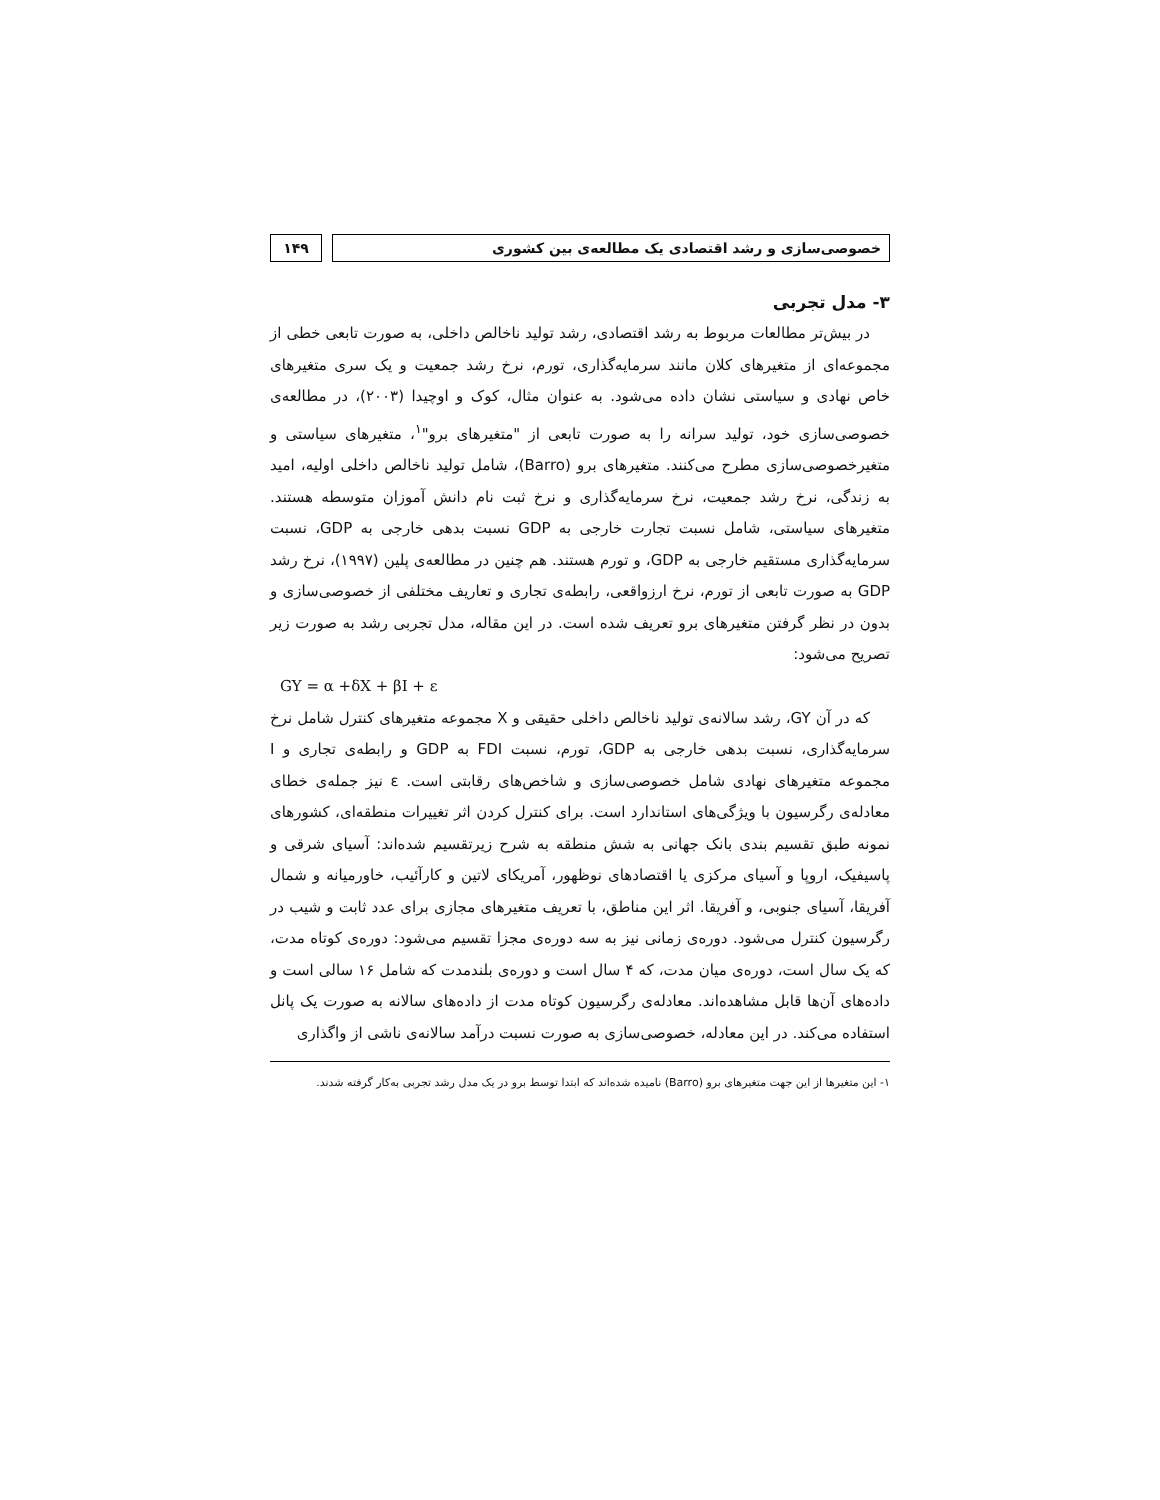خصوصی‌سازی و رشد اقتصادی یک مطالعه‌ی بین کشوری
۱۴۹
۳- مدل تجربی
در بیش‌تر مطالعات مربوط به رشد اقتصادی، رشد تولید ناخالص داخلی، به صورت تابعی خطی از مجموعه‌ای از متغیرهای کلان مانند سرمایه‌گذاری، تورم، نرخ رشد جمعیت و یک سری متغیرهای خاص نهادی و سیاستی نشان داده می‌شود. به عنوان مثال، کوک و اوچیدا (۲۰۰۳)، در مطالعه‌ی خصوصی‌سازی خود، تولید سرانه را به صورت تابعی از "متغیرهای برو"<sup>۱</sup>، متغیرهای سیاستی و متغیرخصوصی‌سازی مطرح می‌کنند. متغیرهای برو (Barro)، شامل تولید ناخالص داخلی اولیه، امید به زندگی، نرخ رشد جمعیت، نرخ سرمایه‌گذاری و نرخ ثبت نام دانش آموزان متوسطه هستند. متغیرهای سیاستی، شامل نسبت تجارت خارجی به GDP نسبت بدهی خارجی به GDP، نسبت سرمایه‌گذاری مستقیم خارجی به GDP، و تورم هستند. هم چنین در مطالعه‌ی پلین (۱۹۹۷)، نرخ رشد GDP به صورت تابعی از تورم، نرخ ارزواقعی، رابطه‌ی تجاری و تعاریف مختلفی از خصوصی‌سازی و بدون در نظر گرفتن متغیرهای برو تعریف شده است. در این مقاله، مدل تجربی رشد به صورت زیر تصریح می‌شود:
GY = α +δX + βI + ε
که در آن GY، رشد سالانه‌ی تولید ناخالص داخلی حقیقی و X مجموعه متغیرهای کنترل شامل نرخ سرمایه‌گذاری، نسبت بدهی خارجی به GDP، تورم، نسبت FDI به GDP و رابطه‌ی تجاری و I مجموعه متغیرهای نهادی شامل خصوصی‌سازی و شاخص‌های رقابتی است. ε نیز جمله‌ی خطای معادله‌ی رگرسیون با ویژگی‌های استاندارد است. برای کنترل کردن اثر تغییرات منطقه‌ای، کشورهای نمونه طبق تقسیم بندی بانک جهانی به شش منطقه به شرح زیرتقسیم شده‌اند: آسیای شرقی و پاسیفیک، اروپا و آسیای مرکزی یا اقتصادهای نوظهور، آمریکای لاتین و کارآئیب، خاورمیانه و شمال آفریقا، آسیای جنوبی، و آفریقا. اثر این مناطق، با تعریف متغیرهای مجازی برای عدد ثابت و شیب در رگرسیون کنترل می‌شود. دوره‌ی زمانی نیز به سه دوره‌ی مجزا تقسیم می‌شود: دوره‌ی کوتاه مدت، که یک سال است، دوره‌ی میان مدت، که ۴ سال است و دوره‌ی بلندمدت که شامل ۱۶ سالی است و داده‌های آن‌ها قابل مشاهده‌اند. معادله‌ی رگرسیون کوتاه مدت از داده‌های سالانه به صورت یک پانل استفاده می‌کند. در این معادله، خصوصی‌سازی به صورت نسبت درآمد سالانه‌ی ناشی از واگذاری
۱- این متغیرها از این جهت متغیرهای برو (Barro) نامیده شده‌اند که ابتدا توسط برو در یک مدل رشد تجربی به‌کار گرفته شدند.